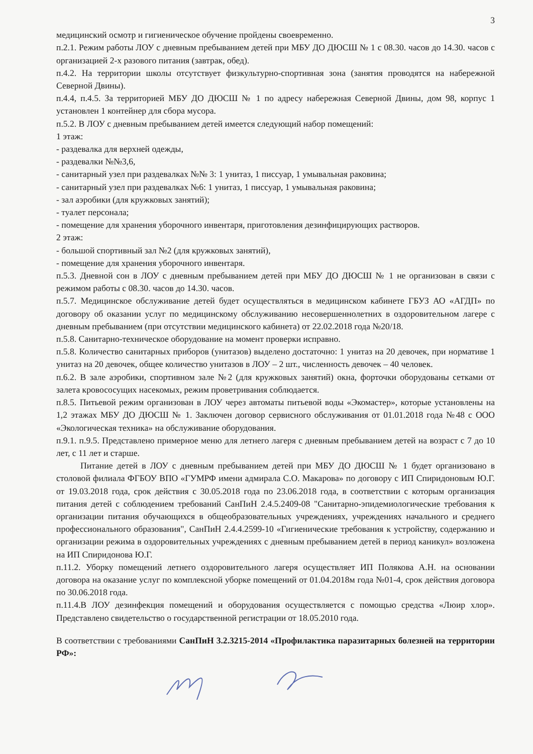3
медицинский осмотр и гигиеническое обучение пройдены своевременно.
п.2.1. Режим работы ЛОУ с дневным пребыванием детей при МБУ ДО ДЮСШ № 1 с 08.30. часов до 14.30. часов с организацией 2-х разового питания (завтрак, обед).
п.4.2. На территории школы отсутствует физкультурно-спортивная зона (занятия проводятся на набережной Северной Двины).
п.4.4, п.4.5. За территорией МБУ ДО ДЮСШ № 1 по адресу набережная Северной Двины, дом 98, корпус 1 установлен 1 контейнер для сбора мусора.
п.5.2. В ЛОУ с дневным пребыванием детей имеется следующий набор помещений:
1 этаж:
- раздевалка для верхней одежды,
- раздевалки №№3,6,
- санитарный узел при раздевалках №№ 3: 1 унитаз, 1 писсуар, 1 умывальная раковина;
- санитарный узел при раздевалках №6: 1 унитаз, 1 писсуар, 1 умывальная раковина;
- зал аэробики (для кружковых занятий);
- туалет персонала;
- помещение для хранения уборочного инвентаря, приготовления дезинфицирующих растворов.
2 этаж:
- большой спортивный зал №2 (для кружковых занятий),
- помещение для хранения уборочного инвентаря.
п.5.3. Дневной сон в ЛОУ с дневным пребыванием детей при МБУ ДО ДЮСШ № 1 не организован в связи с режимом работы с 08.30. часов до 14.30. часов.
п.5.7. Медицинское обслуживание детей будет осуществляться в медицинском кабинете ГБУЗ АО «АГДП» по договору об оказании услуг по медицинскому обслуживанию несовершеннолетних в оздоровительном лагере с дневным пребыванием (при отсутствии медицинского кабинета) от 22.02.2018 года №20/18.
п.5.8. Санитарно-техническое оборудование на момент проверки исправно.
п.5.8. Количество санитарных приборов (унитазов) выделено достаточно: 1 унитаз на 20 девочек, при нормативе 1 унитаз на 20 девочек, общее количество унитазов в ЛОУ – 2 шт., численность девочек – 40 человек.
п.6.2. В зале аэробики, спортивном зале №2 (для кружковых занятий) окна, форточки оборудованы сетками от залета кровососущих насекомых, режим проветривания соблюдается.
п.8.5. Питьевой режим организован в ЛОУ через автоматы питьевой воды «Экомастер», которые установлены на 1,2 этажах МБУ ДО ДЮСШ № 1. Заключен договор сервисного обслуживания от 01.01.2018 года №48 с ООО «Экологическая техника» на обслуживание оборудования.
п.9.1. п.9.5. Представлено примерное меню для летнего лагеря с дневным пребыванием детей на возраст с 7 до 10 лет, с 11 лет и старше.
Питание детей в ЛОУ с дневным пребыванием детей при МБУ ДО ДЮСШ № 1 будет организовано в столовой филиала ФГБОУ ВПО «ГУМРФ имени адмирала С.О. Макарова» по договору с ИП Спиридоновым Ю.Г. от 19.03.2018 года, срок действия с 30.05.2018 года по 23.06.2018 года, в соответствии с которым организация питания детей с соблюдением требований СанПиН 2.4.5.2409-08 "Санитарно-эпидемиологические требования к организации питания обучающихся в общеобразовательных учреждениях, учреждениях начального и среднего профессионального образования", СанПиН 2.4.4.2599-10 «Гигиенические требования к устройству, содержанию и организации режима в оздоровительных учреждениях с дневным пребыванием детей в период каникул» возложена на ИП Спиридонова Ю.Г.
п.11.2. Уборку помещений летнего оздоровительного лагеря осуществляет ИП Полякова А.Н. на основании договора на оказание услуг по комплексной уборке помещений от 01.04.2018м года №01-4, срок действия договора по 30.06.2018 года.
п.11.4.В ЛОУ дезинфекция помещений и оборудования осуществляется с помощью средства «Люир хлор». Представлено свидетельство о государственной регистрации от 18.05.2010 года.
В соответствии с требованиями СанПиН 3.2.3215-2014 «Профилактика паразитарных болезней на территории РФ»: